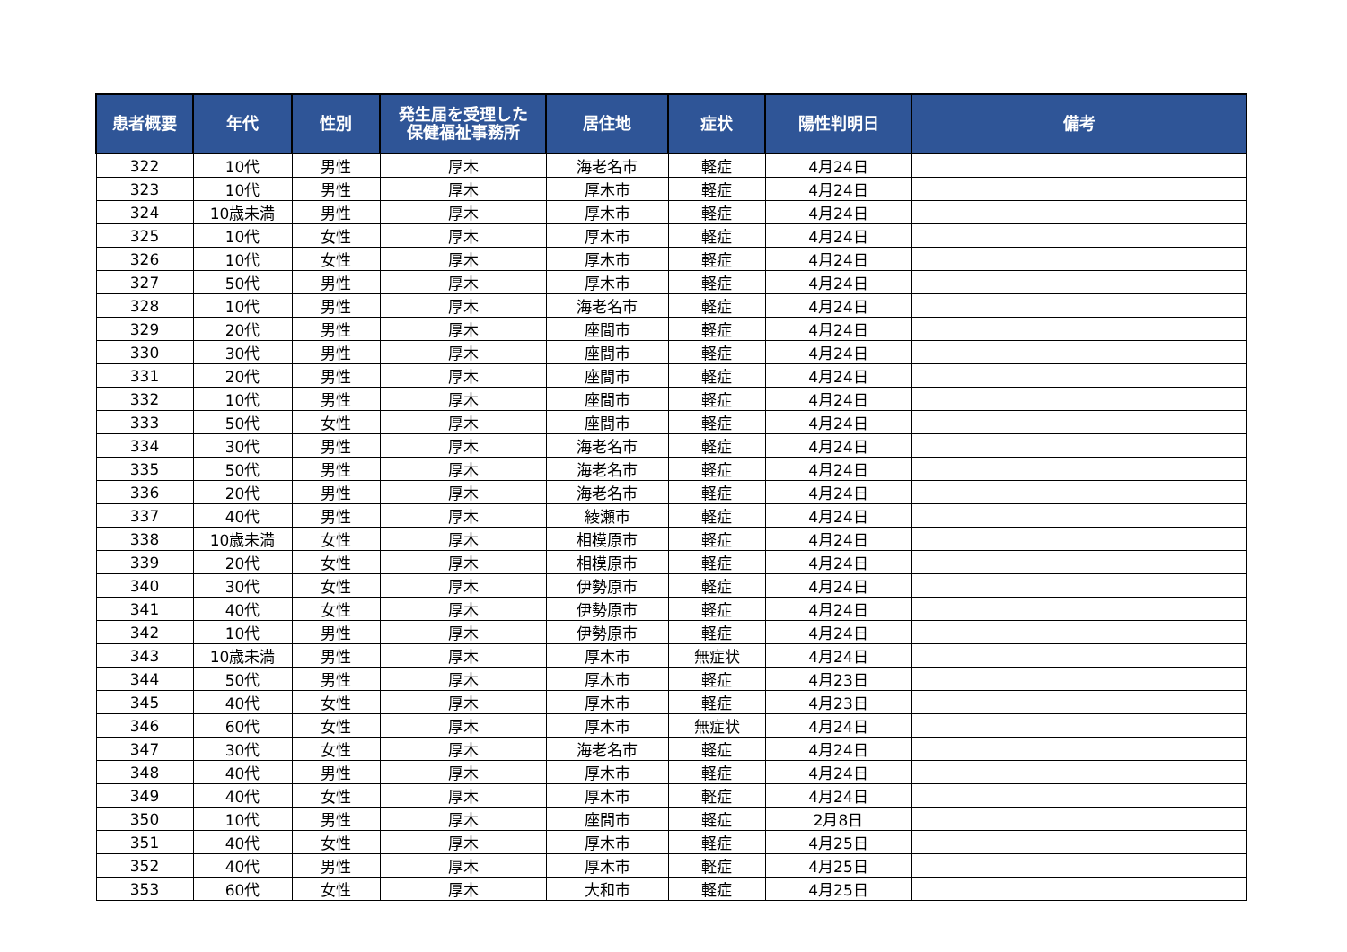| 患者概要 | 年代 | 性別 | 発生届を受理した 保健福祉事務所 | 居住地 | 症状 | 陽性判明日 | 備考 |
| --- | --- | --- | --- | --- | --- | --- | --- |
| 322 | 10代 | 男性 | 厚木 | 海老名市 | 軽症 | 4月24日 | |
| 323 | 10代 | 男性 | 厚木 | 厚木市 | 軽症 | 4月24日 | |
| 324 | 10歳未満 | 男性 | 厚木 | 厚木市 | 軽症 | 4月24日 | |
| 325 | 10代 | 女性 | 厚木 | 厚木市 | 軽症 | 4月24日 | |
| 326 | 10代 | 女性 | 厚木 | 厚木市 | 軽症 | 4月24日 | |
| 327 | 50代 | 男性 | 厚木 | 厚木市 | 軽症 | 4月24日 | |
| 328 | 10代 | 男性 | 厚木 | 海老名市 | 軽症 | 4月24日 | |
| 329 | 20代 | 男性 | 厚木 | 座間市 | 軽症 | 4月24日 | |
| 330 | 30代 | 男性 | 厚木 | 座間市 | 軽症 | 4月24日 | |
| 331 | 20代 | 男性 | 厚木 | 座間市 | 軽症 | 4月24日 | |
| 332 | 10代 | 男性 | 厚木 | 座間市 | 軽症 | 4月24日 | |
| 333 | 50代 | 女性 | 厚木 | 座間市 | 軽症 | 4月24日 | |
| 334 | 30代 | 男性 | 厚木 | 海老名市 | 軽症 | 4月24日 | |
| 335 | 50代 | 男性 | 厚木 | 海老名市 | 軽症 | 4月24日 | |
| 336 | 20代 | 男性 | 厚木 | 海老名市 | 軽症 | 4月24日 | |
| 337 | 40代 | 男性 | 厚木 | 綾瀬市 | 軽症 | 4月24日 | |
| 338 | 10歳未満 | 女性 | 厚木 | 相模原市 | 軽症 | 4月24日 | |
| 339 | 20代 | 女性 | 厚木 | 相模原市 | 軽症 | 4月24日 | |
| 340 | 30代 | 女性 | 厚木 | 伊勢原市 | 軽症 | 4月24日 | |
| 341 | 40代 | 女性 | 厚木 | 伊勢原市 | 軽症 | 4月24日 | |
| 342 | 10代 | 男性 | 厚木 | 伊勢原市 | 軽症 | 4月24日 | |
| 343 | 10歳未満 | 男性 | 厚木 | 厚木市 | 無症状 | 4月24日 | |
| 344 | 50代 | 男性 | 厚木 | 厚木市 | 軽症 | 4月23日 | |
| 345 | 40代 | 女性 | 厚木 | 厚木市 | 軽症 | 4月23日 | |
| 346 | 60代 | 女性 | 厚木 | 厚木市 | 無症状 | 4月24日 | |
| 347 | 30代 | 女性 | 厚木 | 海老名市 | 軽症 | 4月24日 | |
| 348 | 40代 | 男性 | 厚木 | 厚木市 | 軽症 | 4月24日 | |
| 349 | 40代 | 女性 | 厚木 | 厚木市 | 軽症 | 4月24日 | |
| 350 | 10代 | 男性 | 厚木 | 座間市 | 軽症 | 2月8日 | |
| 351 | 40代 | 女性 | 厚木 | 厚木市 | 軽症 | 4月25日 | |
| 352 | 40代 | 男性 | 厚木 | 厚木市 | 軽症 | 4月25日 | |
| 353 | 60代 | 女性 | 厚木 | 大和市 | 軽症 | 4月25日 | |